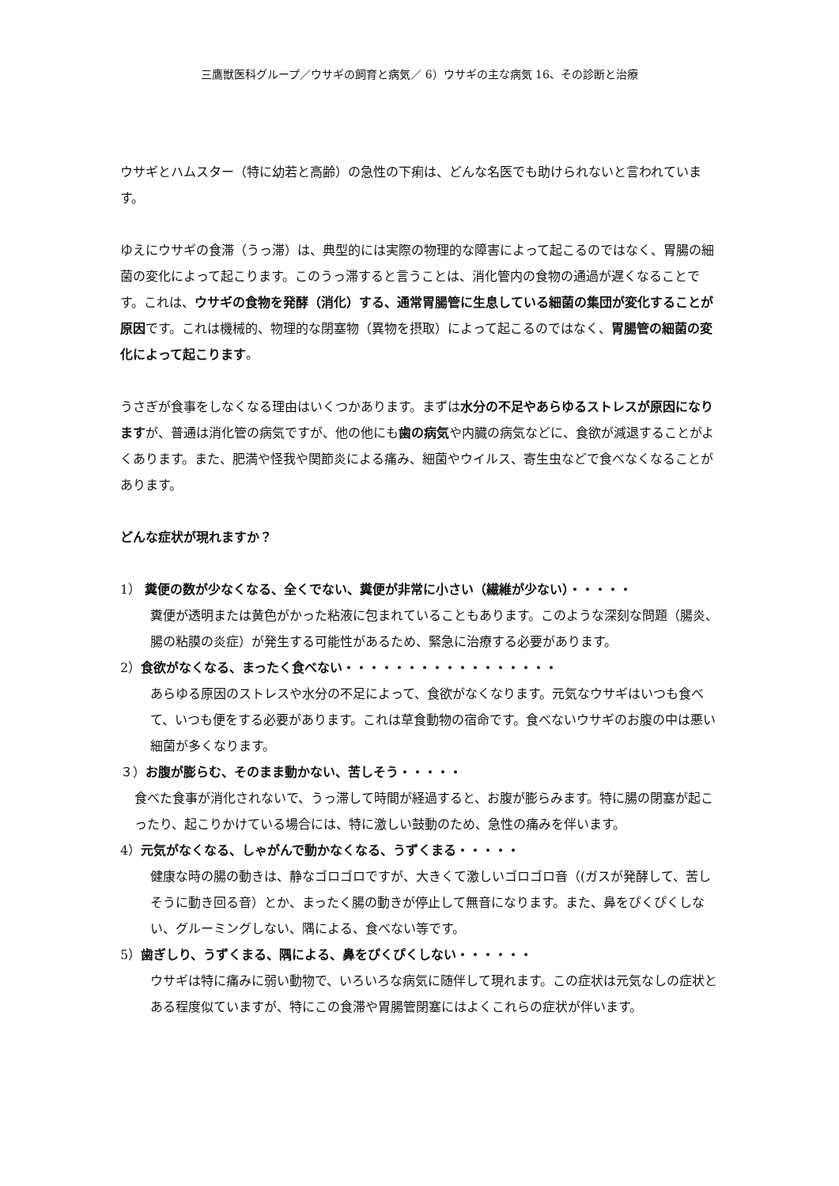三鷹獣医科グループ／ウサギの飼育と病気／ 6）ウサギの主な病気 16、その診断と治療
ウサギとハムスター（特に幼若と高齢）の急性の下痢は、どんな名医でも助けられないと言われています。
ゆえにウサギの食滞（うっ滞）は、典型的には実際の物理的な障害によって起こるのではなく、胃腸の細菌の変化によって起こります。このうっ滞すると言うことは、消化管内の食物の通過が遅くなることです。これは、ウサギの食物を発酵（消化）する、通常胃腸管に生息している細菌の集団が変化することが原因です。これは機械的、物理的な閉塞物（異物を摂取）によって起こるのではなく、胃腸管の細菌の変化によって起こります。
うさぎが食事をしなくなる理由はいくつかあります。まずは水分の不足やあらゆるストレスが原因になりますが、普通は消化管の病気ですが、他の他にも歯の病気や内臓の病気などに、食欲が減退することがよくあります。また、肥満や怪我や関節炎による痛み、細菌やウイルス、寄生虫などで食べなくなることがあります。
どんな症状が現れますか？
1） 糞便の数が少なくなる、全くでない、糞便が非常に小さい（繊維が少ない）・・・・・
糞便が透明または黄色がかった粘液に包まれていることもあります。このような深刻な問題（腸炎、腸の粘膜の炎症）が発生する可能性があるため、緊急に治療する必要があります。
2）食欲がなくなる、まったく食べない・・・・・・・・・・・・・・・・・
あらゆる原因のストレスや水分の不足によって、食欲がなくなります。元気なウサギはいつも食べて、いつも便をする必要があります。これは草食動物の宿命です。食べないウサギのお腹の中は悪い細菌が多くなります。
３）お腹が膨らむ、そのまま動かない、苦しそう・・・・・
食べた食事が消化されないで、うっ滞して時間が経過すると、お腹が膨らみます。特に腸の閉塞が起こったり、起こりかけている場合には、特に激しい鼓動のため、急性の痛みを伴います。
4）元気がなくなる、しゃがんで動かなくなる、うずくまる・・・・・
健康な時の腸の動きは、静なゴロゴロですが、大きくて激しいゴロゴロ音（(ガスが発酵して、苦しそうに動き回る音）とか、まったく腸の動きが停止して無音になります。また、鼻をぴくぴくしない、グルーミングしない、隅による、食べない等です。
5）歯ぎしり、うずくまる、隅による、鼻をぴくぴくしない・・・・・・
ウサギは特に痛みに弱い動物で、いろいろな病気に随伴して現れます。この症状は元気なしの症状とある程度似ていますが、特にこの食滞や胃腸管閉塞にはよくこれらの症状が伴います。